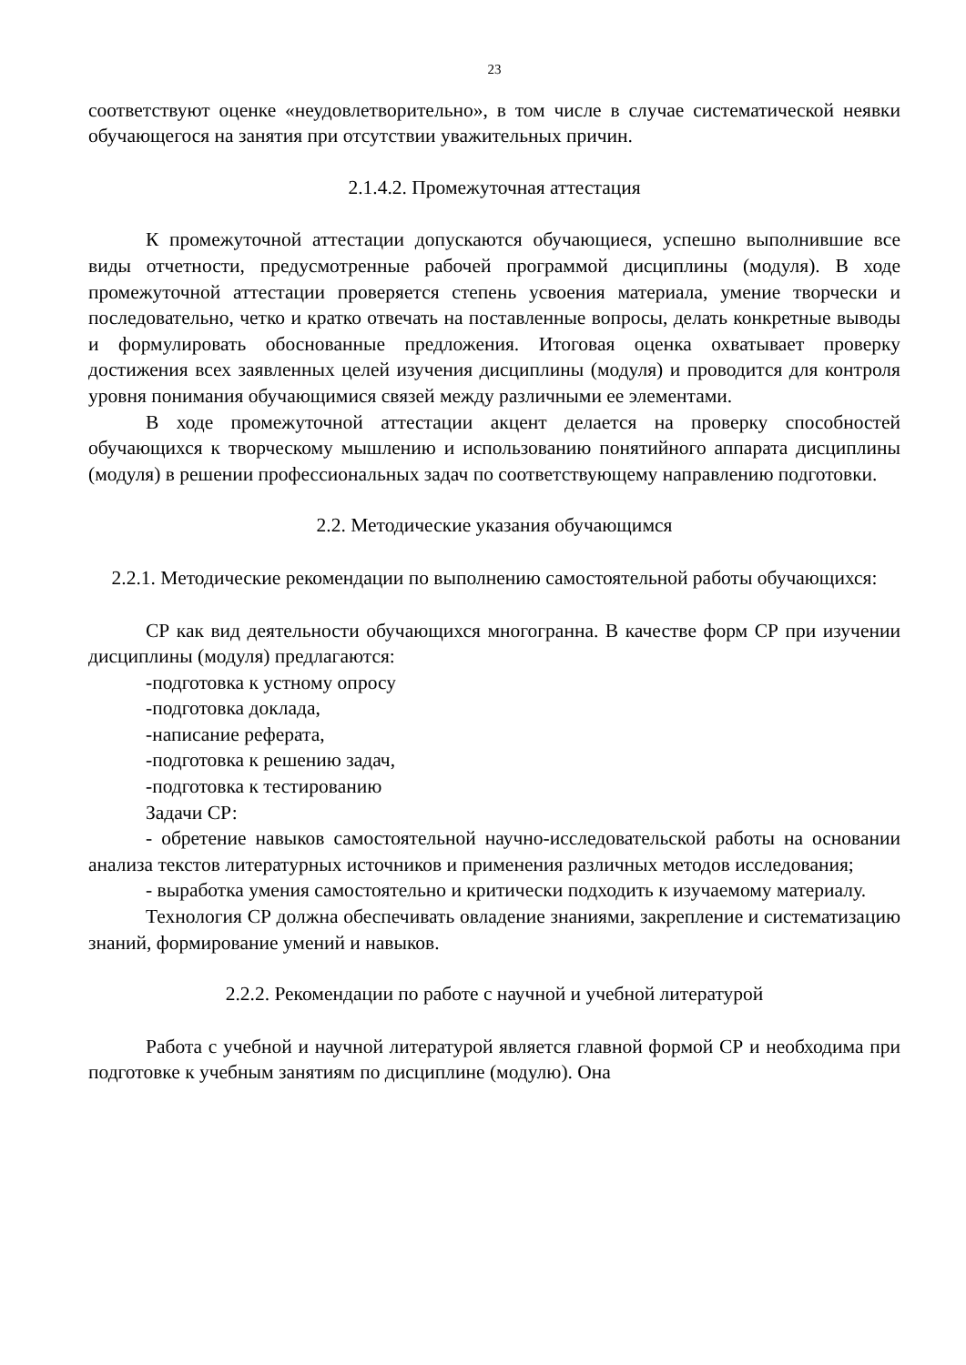23
соответствуют оценке «неудовлетворительно», в том числе в случае систематической неявки обучающегося на занятия при отсутствии уважительных причин.
2.1.4.2. Промежуточная аттестация
К промежуточной аттестации допускаются обучающиеся, успешно выполнившие все виды отчетности, предусмотренные рабочей программой дисциплины (модуля). В ходе промежуточной аттестации проверяется степень усвоения материала, умение творчески и последовательно, четко и кратко отвечать на поставленные вопросы, делать конкретные выводы и формулировать обоснованные предложения. Итоговая оценка охватывает проверку достижения всех заявленных целей изучения дисциплины (модуля) и проводится для контроля уровня понимания обучающимися связей между различными ее элементами.
В ходе промежуточной аттестации акцент делается на проверку способностей обучающихся к творческому мышлению и использованию понятийного аппарата дисциплины (модуля) в решении профессиональных задач по соответствующему направлению подготовки.
2.2. Методические указания обучающимся
2.2.1. Методические рекомендации по выполнению самостоятельной работы обучающихся:
СР как вид деятельности обучающихся многогранна. В качестве форм СР при изучении дисциплины (модуля) предлагаются:
-подготовка к устному опросу
-подготовка доклада,
-написание реферата,
-подготовка к решению задач,
-подготовка к тестированию
Задачи СР:
- обретение навыков самостоятельной научно-исследовательской работы на основании анализа текстов литературных источников и применения различных методов исследования;
- выработка умения самостоятельно и критически подходить к изучаемому материалу.
Технология СР должна обеспечивать овладение знаниями, закрепление и систематизацию знаний, формирование умений и навыков.
2.2.2. Рекомендации по работе с научной и учебной литературой
Работа с учебной и научной литературой является главной формой СР и необходима при подготовке к учебным занятиям по дисциплине (модулю). Она